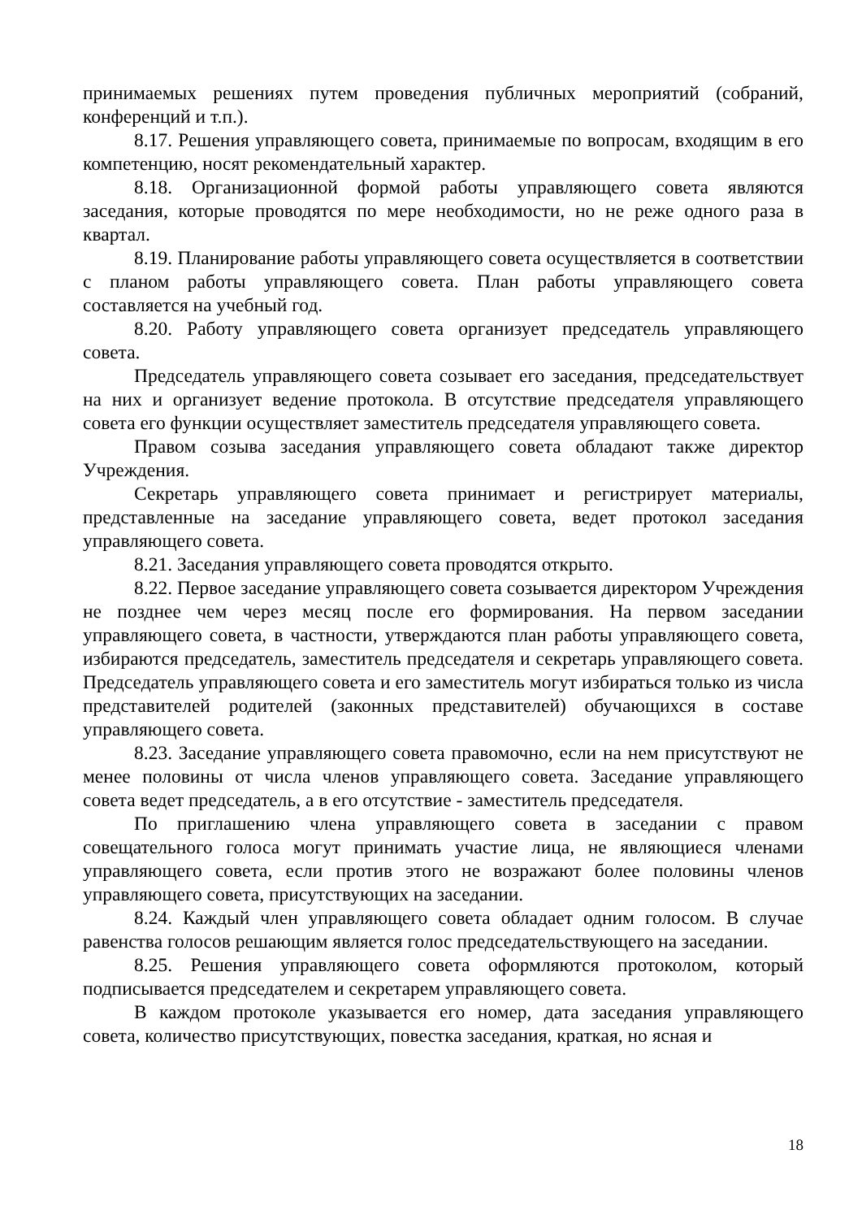принимаемых решениях путем проведения публичных мероприятий (собраний, конференций и т.п.).
8.17. Решения управляющего совета, принимаемые по вопросам, входящим в его компетенцию, носят рекомендательный характер.
8.18. Организационной формой работы управляющего совета являются заседания, которые проводятся по мере необходимости, но не реже одного раза в квартал.
8.19. Планирование работы управляющего совета осуществляется в соответствии с планом работы управляющего совета. План работы управляющего совета составляется на учебный год.
8.20. Работу управляющего совета организует председатель управляющего совета.
Председатель управляющего совета созывает его заседания, председательствует на них и организует ведение протокола. В отсутствие председателя управляющего совета его функции осуществляет заместитель председателя управляющего совета.
Правом созыва заседания управляющего совета обладают также директор Учреждения.
Секретарь управляющего совета принимает и регистрирует материалы, представленные на заседание управляющего совета, ведет протокол заседания управляющего совета.
8.21. Заседания управляющего совета проводятся открыто.
8.22. Первое заседание управляющего совета созывается директором Учреждения не позднее чем через месяц после его формирования. На первом заседании управляющего совета, в частности, утверждаются план работы управляющего совета, избираются председатель, заместитель председателя и секретарь управляющего совета. Председатель управляющего совета и его заместитель могут избираться только из числа представителей родителей (законных представителей) обучающихся в составе управляющего совета.
8.23. Заседание управляющего совета правомочно, если на нем присутствуют не менее половины от числа членов управляющего совета. Заседание управляющего совета ведет председатель, а в его отсутствие - заместитель председателя.
По приглашению члена управляющего совета в заседании с правом совещательного голоса могут принимать участие лица, не являющиеся членами управляющего совета, если против этого не возражают более половины членов управляющего совета, присутствующих на заседании.
8.24. Каждый член управляющего совета обладает одним голосом. В случае равенства голосов решающим является голос председательствующего на заседании.
8.25. Решения управляющего совета оформляются протоколом, который подписывается председателем и секретарем управляющего совета.
В каждом протоколе указывается его номер, дата заседания управляющего совета, количество присутствующих, повестка заседания, краткая, но ясная и
18